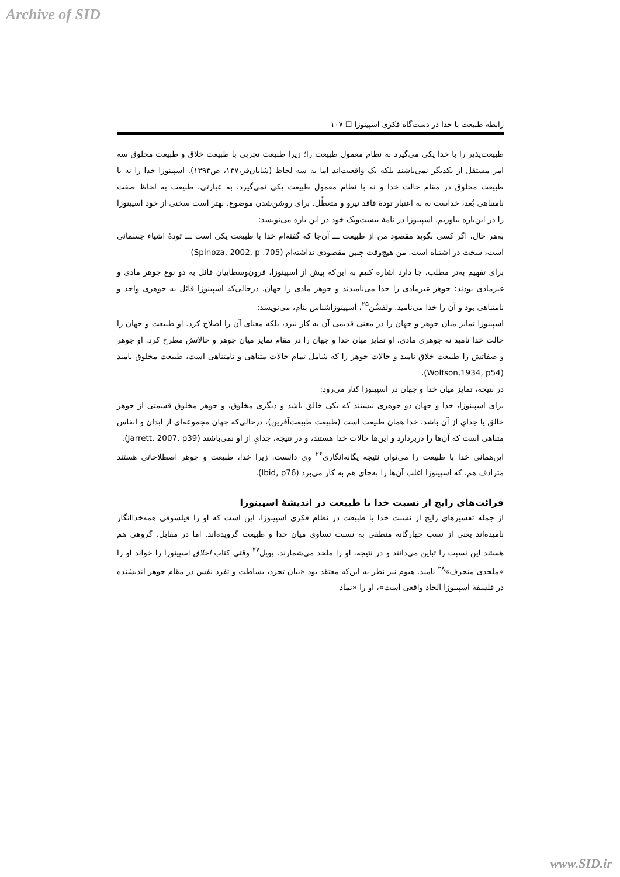Archive of SID
رابطه طبیعت با خدا در دست‌گاه فکری اسپینوزا ☐ ۱۰۷
طبیعت‌پذیر را با خدا یکی می‌گیرد نه نظام معمول طبیعت را؛ زیرا طبیعت تجربی با طبیعت خلاق و طبیعت مخلوق سه امر مستقل از یکدیگر نمی‌باشند بلکه یک واقعیت‌اند اما به سه لحاظ (شایان‌فر،۱۳۷، ص۱۳۹۳). اسپینوزا خدا را نه با طبیعت مخلوق در مقام حالت خدا و نه با نظام معمول طبیعت یکی نمی‌گیرد. به عبارتی، طبیعت به لحاظ صفت نامتناهی بُعد، خداست نه به اعتبار تودهٔ فاقد نیرو و متعطِّل. برای روشن‌شدن موضوع، بهتر است سخنی از خود اسپینوزا را در این‌باره بیاوریم. اسپینوزا در نامهٔ بیست‌ویک خود در این باره می‌نویسد:
به‌هر حال، اگر کسی بگوید مقصود من از طبیعت ـــ آن‌جا که گفته‌ام خدا با طبیعت یکی است ـــ تودهٔ اشیاء جسمانی است، سخت در اشتباه است. من هیچ‌وقت چنین مقصودی نداشته‌ام (Spinoza, 2002, p .705)
برای تفهیم به‌تر مطلب، جا دارد اشاره کنیم به این‌که پیش از اسپینوزا، قرون‌وسطاییان قائل به دو نوع جوهر مادی و غیرمادی بودند: جوهر غیرمادی را خدا می‌نامیدند و جوهر مادی را جهان. درحالی‌که اسپینوزا قائل به جوهری واحد و نامتناهی بود و آن را خدا می‌نامید. ولفسُن<sup>۲۵</sup>، اسپینوزاشناس بنام، می‌نویسد:
اسپینوزا تمایز میان جوهر و جهان را در معنی قدیمی آن به کار نبرد، بلکه معنای آن را اصلاح کرد. او طبیعت و جهان را حالت خدا نامید نه جوهری مادی. او تمایز میان خدا و جهان را در مقام تمایز میان جوهر و حالاتش مطرح کرد. او جوهر و صفاتش را طبیعت خلاق نامید و حالات جوهر را که شامل تمام حالات متناهی و نامتناهی است، طبیعت مخلوق نامید (Wolfson,1934, p54).
در نتیجه، تمایز میان خدا و جهان در اسپینوزا کنار می‌رود:
برای اسپینوزا، خدا و جهان دو جوهری نیستند که یکی خالق باشد و دیگری مخلوق، و جوهر مخلوق قسمتی از جوهر خالق یا جدایِ از آن باشد. خدا همان طبیعت است (طبیعت طبیعت‌آفرین)، درحالی‌که جهان مجموعه‌ای از ابدان و انفاس متناهی است که آن‌ها را دربردارد و این‌ها حالات خدا هستند، و در نتیجه، جدایِ از او نمی‌باشند (Jarrett, 2007, p39).
این‌همانی خدا با طبیعت را می‌توان نتیجه یگانه‌انگاری<sup>۲۶</sup> وی دانست. زیرا خدا، طبیعت و جوهر اصطلاحاتی هستند مترادف هم، که اسپینوزا اغلب آن‌ها را به‌جای هم به کار می‌برد (Ibid, p76).
قرائت‌های رایج از نسبت خدا با طبیعت در اندیشهٔ اسپینوزا
از جمله تفسیرهای رایج از نسبت خدا با طبیعت در نظام فکری اسپینوزا، این است که او را فیلسوفی همه‌خداانگار نامیده‌اند یعنی از نسب چهارگانه منطقی به نسبت تساوی میان خدا و طبیعت گرویده‌اند. اما در مقابل، گروهی هم هستند این نسبت را تباین می‌دانند و در نتیجه، او را ملحد می‌شمارند. بویل<sup>۲۷</sup> وقتی کتاب اخلاق اسپینوزا را خواند او را «ملحدی منحرف»<sup>۲۸</sup> نامید. هیوم نیز نظر به این‌که معتقد بود «بیان تجرد، بساطت و تفرد نفس در مقام جوهر اندیشنده در فلسفهٔ اسپینوزا الحاد واقعی است»، او را «نماد
www.SID.ir